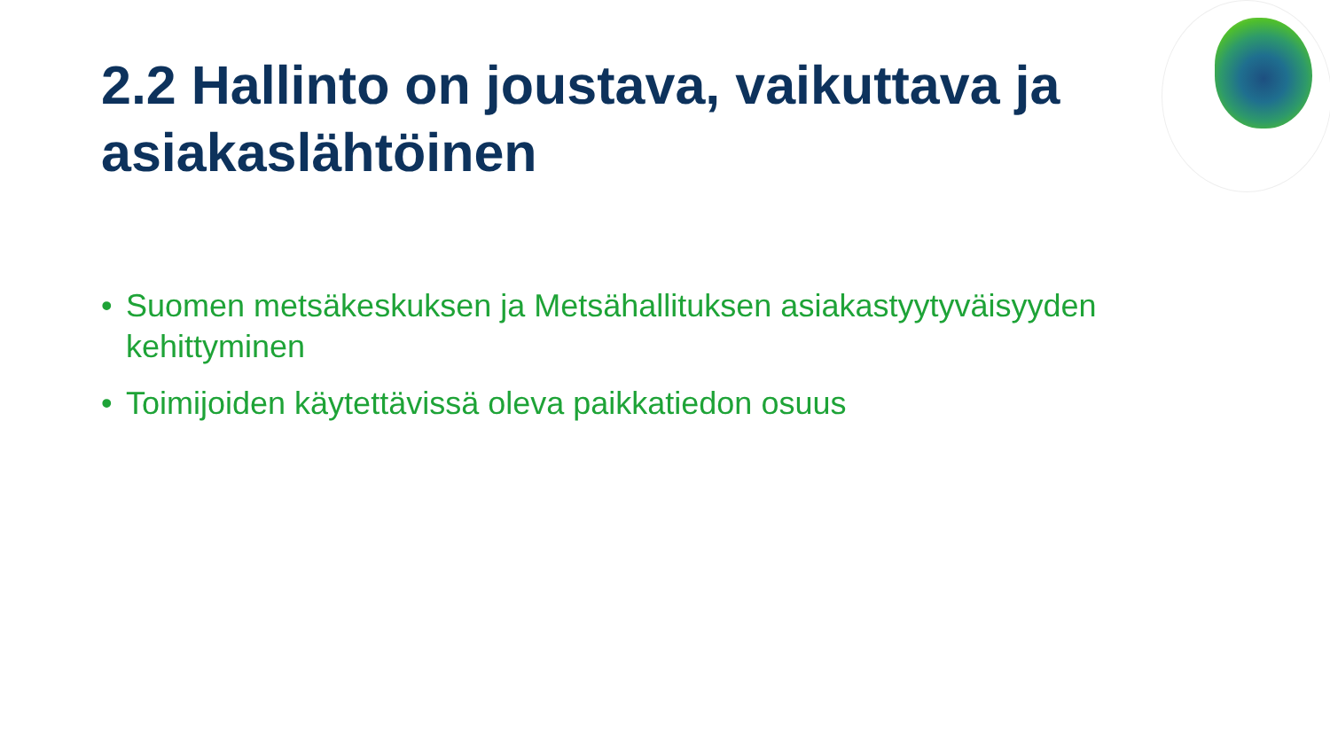2.2 Hallinto on joustava, vaikuttava ja asiakaslähtöinen
• Suomen metsäkeskuksen ja Metsähallituksen asiakastyytyväisyyden kehittyminen
• Toimijoiden käytettävissä oleva paikkatiedon osuus